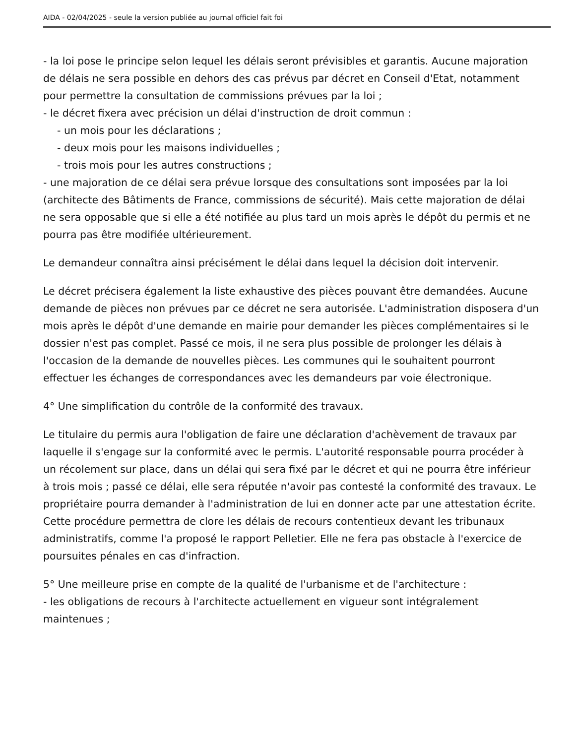AIDA - 02/04/2025 - seule la version publiée au journal officiel fait foi
- la loi pose le principe selon lequel les délais seront prévisibles et garantis. Aucune majoration de délais ne sera possible en dehors des cas prévus par décret en Conseil d'Etat, notamment pour permettre la consultation de commissions prévues par la loi ;
- le décret fixera avec précision un délai d'instruction de droit commun :
- un mois pour les déclarations ;
- deux mois pour les maisons individuelles ;
- trois mois pour les autres constructions ;
- une majoration de ce délai sera prévue lorsque des consultations sont imposées par la loi (architecte des Bâtiments de France, commissions de sécurité). Mais cette majoration de délai ne sera opposable que si elle a été notifiée au plus tard un mois après le dépôt du permis et ne pourra pas être modifiée ultérieurement.
Le demandeur connaîtra ainsi précisément le délai dans lequel la décision doit intervenir.
Le décret précisera également la liste exhaustive des pièces pouvant être demandées. Aucune demande de pièces non prévues par ce décret ne sera autorisée. L'administration disposera d'un mois après le dépôt d'une demande en mairie pour demander les pièces complémentaires si le dossier n'est pas complet. Passé ce mois, il ne sera plus possible de prolonger les délais à l'occasion de la demande de nouvelles pièces. Les communes qui le souhaitent pourront effectuer les échanges de correspondances avec les demandeurs par voie électronique.
4° Une simplification du contrôle de la conformité des travaux.
Le titulaire du permis aura l'obligation de faire une déclaration d'achèvement de travaux par laquelle il s'engage sur la conformité avec le permis. L'autorité responsable pourra procéder à un récolement sur place, dans un délai qui sera fixé par le décret et qui ne pourra être inférieur à trois mois ; passé ce délai, elle sera réputée n'avoir pas contesté la conformité des travaux. Le propriétaire pourra demander à l'administration de lui en donner acte par une attestation écrite. Cette procédure permettra de clore les délais de recours contentieux devant les tribunaux administratifs, comme l'a proposé le rapport Pelletier. Elle ne fera pas obstacle à l'exercice de poursuites pénales en cas d'infraction.
5° Une meilleure prise en compte de la qualité de l'urbanisme et de l'architecture :
- les obligations de recours à l'architecte actuellement en vigueur sont intégralement maintenues ;